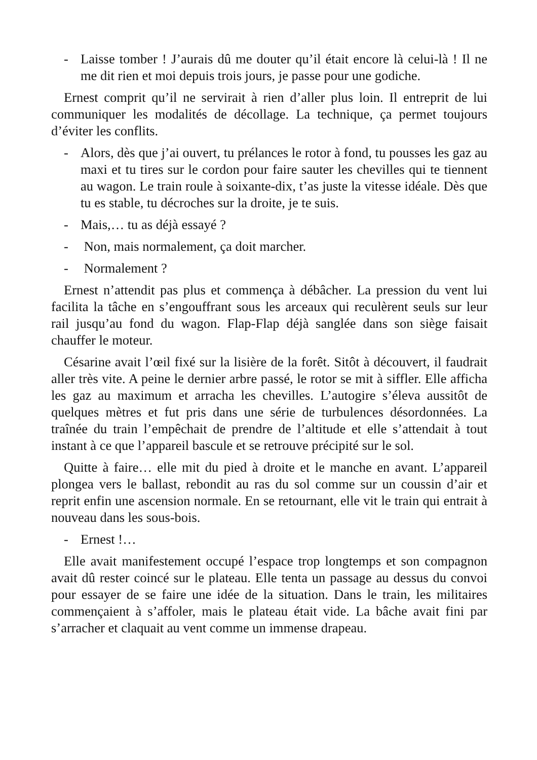- Laisse tomber ! J’aurais dû me douter qu’il était encore là celui-là ! Il ne me dit rien et moi depuis trois jours, je passe pour une godiche.
Ernest comprit qu’il ne servirait à rien d’aller plus loin. Il entreprit de lui communiquer les modalités de décollage. La technique, ça permet toujours d’éviter les conflits.
- Alors, dès que j’ai ouvert, tu prélances le rotor à fond, tu pousses les gaz au maxi et tu tires sur le cordon pour faire sauter les chevilles qui te tiennent au wagon. Le train roule à soixante-dix, t’as juste la vitesse idéale. Dès que tu es stable, tu décroches sur la droite, je te suis.
- Mais,… tu as déjà essayé ?
- Non, mais normalement, ça doit marcher.
- Normalement ?
Ernest n’attendit pas plus et commença à débâcher. La pression du vent lui facilita la tâche en s’engouffrant sous les arceaux qui reculèrent seuls sur leur rail jusqu’au fond du wagon. Flap-Flap déjà sanglée dans son siège faisait chauffer le moteur.
Césarine avait l’œil fixé sur la lisière de la forêt. Sitôt à découvert, il faudrait aller très vite. A peine le dernier arbre passé, le rotor se mit à siffler. Elle afficha les gaz au maximum et arracha les chevilles. L’autogire s’éleva aussitôt de quelques mètres et fut pris dans une série de turbulences désordonnées. La traînée du train l’empêchait de prendre de l’altitude et elle s’attendait à tout instant à ce que l’appareil bascule et se retrouve précipité sur le sol.
Quitte à faire… elle mit du pied à droite et le manche en avant. L’appareil plongea vers le ballast, rebondit au ras du sol comme sur un coussin d’air et reprit enfin une ascension normale. En se retournant, elle vit le train qui entrait à nouveau dans les sous-bois.
- Ernest !…
Elle avait manifestement occupé l’espace trop longtemps et son compagnon avait dû rester coincé sur le plateau. Elle tenta un passage au dessus du convoi pour essayer de se faire une idée de la situation. Dans le train, les militaires commençaient à s’affoler, mais le plateau était vide. La bâche avait fini par s’arracher et claquait au vent comme un immense drapeau.